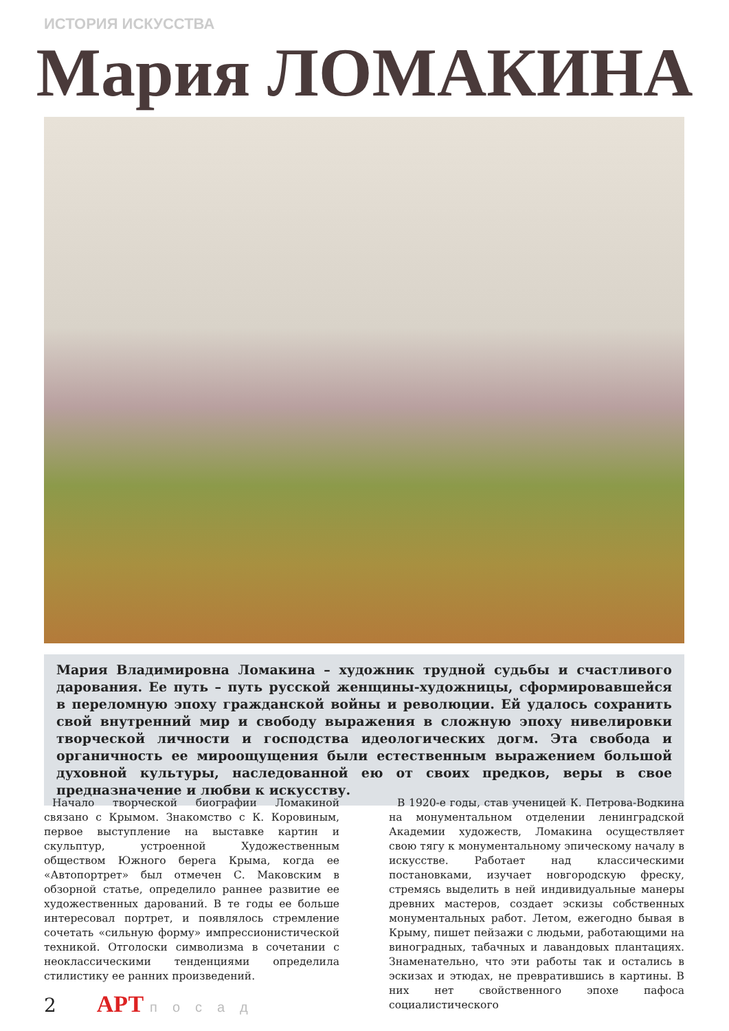ИСТОРИЯ ИСКУССТВА
Мария ЛОМАКИНА
Мария Владимировна Ломакина – художник трудной судьбы и счастливого дарования. Ее путь – путь русской женщины-художницы, сформировавшейся в переломную эпоху гражданской войны и революции. Ей удалось сохранить свой внутренний мир и свободу выражения в сложную эпоху нивелировки творческой личности и господства идеологических догм. Эта свобода и органичность ее мироощущения были естественным выражением большой духовной культуры, наследованной ею от своих предков, веры в свое предназначение и любви к искусству.
Начало творческой биографии Ломакиной связано с Крымом. Знакомство с К. Коровиным, первое выступление на выставке картин и скульптур, устроенной Художественным обществом Южного берега Крыма, когда ее «Автопортрет» был отмечен С. Маковским в обзорной статье, определило раннее развитие ее художественных дарований. В те годы ее больше интересовал портрет, и появлялось стремление сочетать «сильную форму» импрессионистической техникой. Отголоски символизма в сочетании с неоклассическими тенденциями определила стилистику ее ранних произведений.
В 1920-е годы, став ученицей К. Петрова-Водкина на монументальном отделении ленинградской Академии художеств, Ломакина осуществляет свою тягу к монументальному эпическому началу в искусстве. Работает над классическими постановками, изучает новгородскую фреску, стремясь выделить в ней индивидуальные манеры древних мастеров, создает эскизы собственных монументальных работ. Летом, ежегодно бывая в Крыму, пишет пейзажи с людьми, работающими на виноградных, табачных и лавандовых плантациях. Знаменательно, что эти работы так и остались в эскизах и этюдах, не превратившись в картины. В них нет свойственного эпохе пафоса социалистического
2 АРТ посад